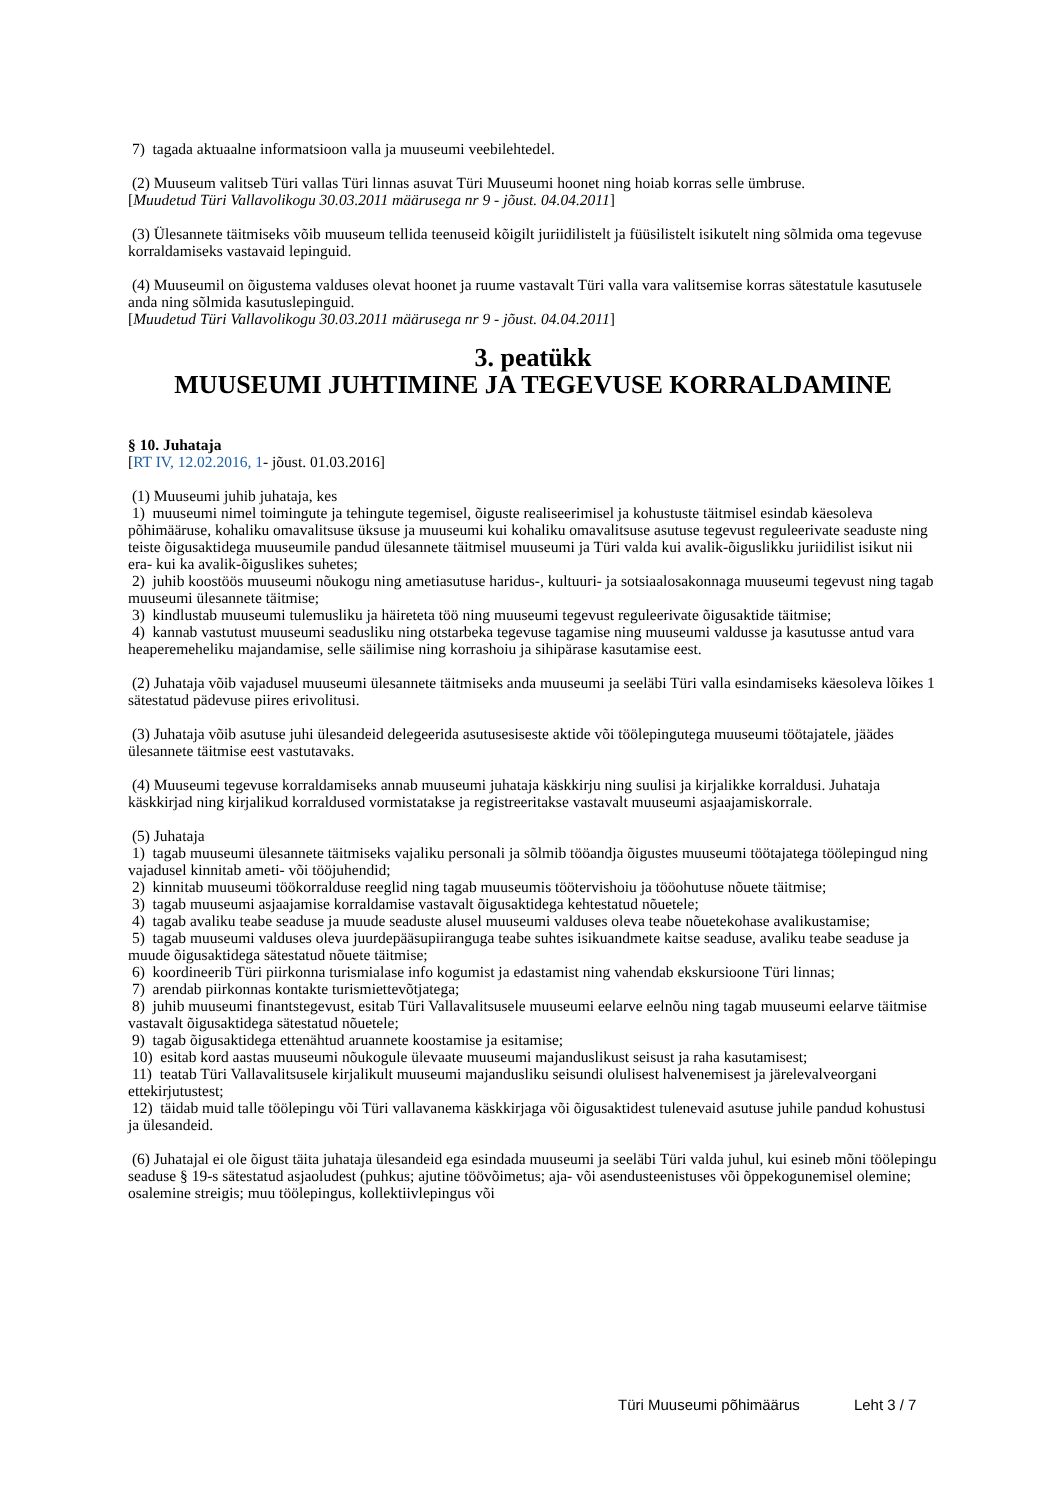7) tagada aktuaalne informatsioon valla ja muuseumi veebilehtedel.
(2) Muuseum valitseb Türi vallas Türi linnas asuvat Türi Muuseumi hoonet ning hoiab korras selle ümbruse.
[Muudetud Türi Vallavolikogu 30.03.2011 määrusega nr 9 - jõust. 04.04.2011]
(3) Ülesannete täitmiseks võib muuseum tellida teenuseid kõigilt juriidilistelt ja füüsilistelt isikutelt ning sõlmida oma tegevuse korraldamiseks vastavaid lepinguid.
(4) Muuseumil on õigustema valduses olevat hoonet ja ruume vastavalt Türi valla vara valitsemise korras sätestatule kasutusele anda ning sõlmida kasutuslepinguid.
[Muudetud Türi Vallavolikogu 30.03.2011 määrusega nr 9 - jõust. 04.04.2011]
3. peatükk
MUUSEUMI JUHTIMINE JA TEGEVUSE KORRALDAMINE
§ 10. Juhataja
[RT IV, 12.02.2016, 1- jõust. 01.03.2016]
(1) Muuseumi juhib juhataja, kes
1) muuseumi nimel toimingute ja tehingute tegemisel, õiguste realiseerimisel ja kohustuste täitmisel esindab käesoleva põhimääruse, kohaliku omavalitsuse üksuse ja muuseumi kui kohaliku omavalitsuse asutuse tegevust reguleerivate seaduste ning teiste õigusaktidega muuseumile pandud ülesannete täitmisel muuseumi ja Türi valda kui avalik-õiguslikku juriidilist isikut nii era- kui ka avalik-õiguslikes suhetes;
2) juhib koostöös muuseumi nõukogu ning ametiasutuse haridus-, kultuuri- ja sotsiaalosakonnaga muuseumi tegevust ning tagab muuseumi ülesannete täitmise;
3) kindlustab muuseumi tulemusliku ja häireteta töö ning muuseumi tegevust reguleerivate õigusaktide täitmise;
4) kannab vastutust muuseumi seadusliku ning otstarbeka tegevuse tagamise ning muuseumi valdusse ja kasutusse antud vara heaperemeheliku majandamise, selle säilimise ning korrashoiu ja sihipärase kasutamise eest.
(2) Juhataja võib vajadusel muuseumi ülesannete täitmiseks anda muuseumi ja seeläbi Türi valla esindamiseks käesoleva lõikes 1 sätestatud pädevuse piires erivolitusi.
(3) Juhataja võib asutuse juhi ülesandeid delegeerida asutusesiseste aktide või töölepingutega muuseumi töötajatele, jäädes ülesannete täitmise eest vastutavaks.
(4) Muuseumi tegevuse korraldamiseks annab muuseumi juhataja käskkirju ning suulisi ja kirjalikke korraldusi. Juhataja käskkirjad ning kirjalikud korraldused vormistatakse ja registreeritakse vastavalt muuseumi asjaajamiskorrale.
(5) Juhataja
1) tagab muuseumi ülesannete täitmiseks vajaliku personali ja sõlmib tööandja õigustes muuseumi töötajatega töölepingud ning vajadusel kinnitab ameti- või tööjuhendid;
2) kinnitab muuseumi töökorralduse reeglid ning tagab muuseumis töötervishoiu ja tööohutuse nõuete täitmise;
3) tagab muuseumi asjaajamise korraldamise vastavalt õigusaktidega kehtestatud nõuetele;
4) tagab avaliku teabe seaduse ja muude seaduste alusel muuseumi valduses oleva teabe nõuetekohase avalikustamise;
5) tagab muuseumi valduses oleva juurdepääsupiiranguga teabe suhtes isikuandmete kaitse seaduse, avaliku teabe seaduse ja muude õigusaktidega sätestatud nõuete täitmise;
6) koordineerib Türi piirkonna turismialase info kogumist ja edastamist ning vahendab ekskursioone Türi linnas;
7) arendab piirkonnas kontakte turismiettevõtjatega;
8) juhib muuseumi finantstegevust, esitab Türi Vallavalitsusele muuseumi eelarve eelnõu ning tagab muuseumi eelarve täitmise vastavalt õigusaktidega sätestatud nõuetele;
9) tagab õigusaktidega ettenähtud aruannete koostamise ja esitamise;
10) esitab kord aastas muuseumi nõukogule ülevaate muuseumi majanduslikust seisust ja raha kasutamisest;
11) teatab Türi Vallavalitsusele kirjalikult muuseumi majandusliku seisundi olulisest halvenemisest ja järelevalveorgani ettekirjutustest;
12) täidab muid talle töölepingu või Türi vallavanema käskkirjaga või õigusaktidest tulenevaid asutuse juhile pandud kohustusi ja ülesandeid.
(6) Juhatajal ei ole õigust täita juhataja ülesandeid ega esindada muuseumi ja seeläbi Türi valda juhul, kui esineb mõni töölepingu seaduse § 19-s sätestatud asjaoludest (puhkus; ajutine töövõimetus; aja- või asendusteenistuses või õppekogunemisel olemine; osalemine streigis; muu töölepingus, kollektiivlepingus või
Türi Muuseumi põhimäärus Leht 3 / 7